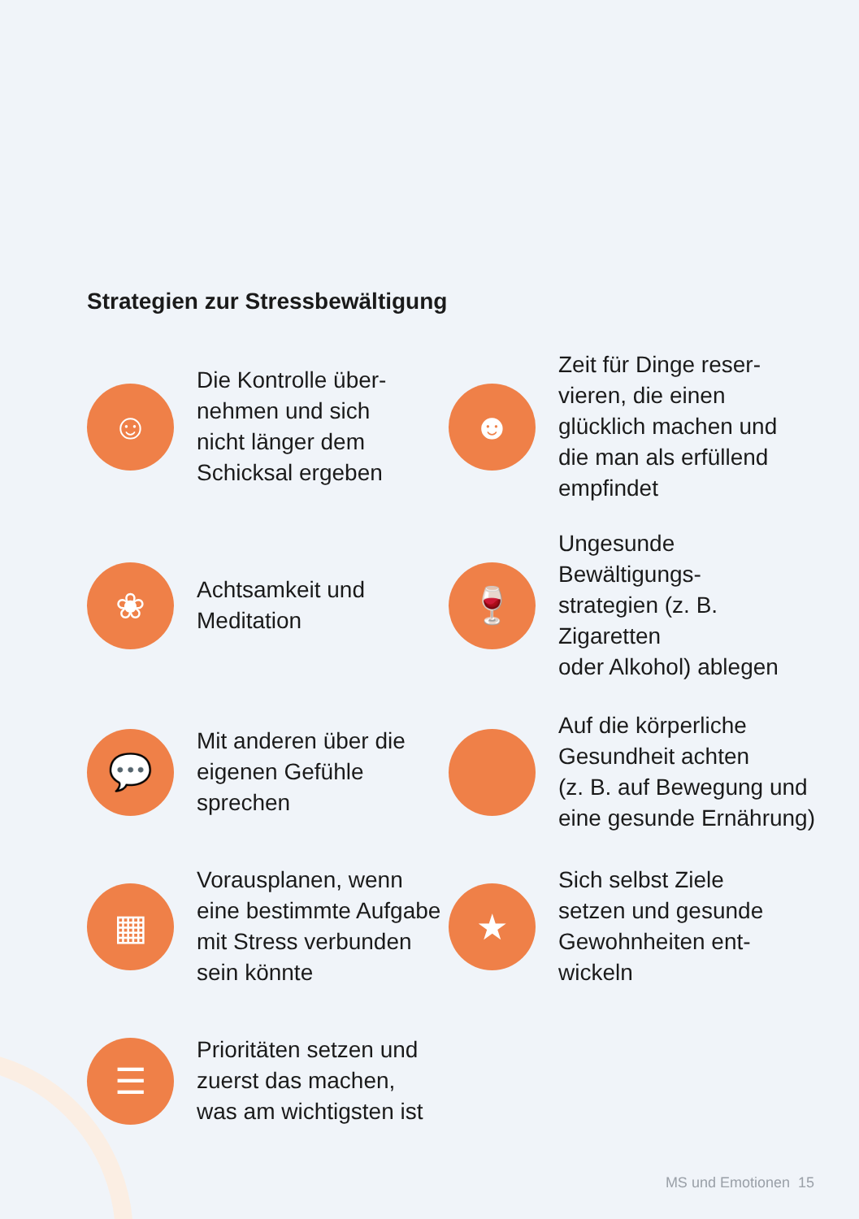Strategien zur Stressbewältigung
☺
Die Kontrolle über-
nehmen und sich
nicht länger dem
Schicksal ergeben
☻
Zeit für Dinge reser-
vieren, die einen
glücklich machen und
die man als erfüllend
empfindet
❀
Achtsamkeit und
Meditation
🍷
Ungesunde Bewältigungs-
strategien (z. B. Zigaretten
oder Alkohol) ablegen
💬
Mit anderen über die
eigenen Gefühle
sprechen
Auf die körperliche
Gesundheit achten
(z. B. auf Bewegung und
eine gesunde Ernährung)
▦
Vorausplanen, wenn
eine bestimmte Aufgabe
mit Stress verbunden
sein könnte
★
Sich selbst Ziele
setzen und gesunde
Gewohnheiten ent-
wickeln
☰
Prioritäten setzen und
zuerst das machen,
was am wichtigsten ist
MS und Emotionen 15